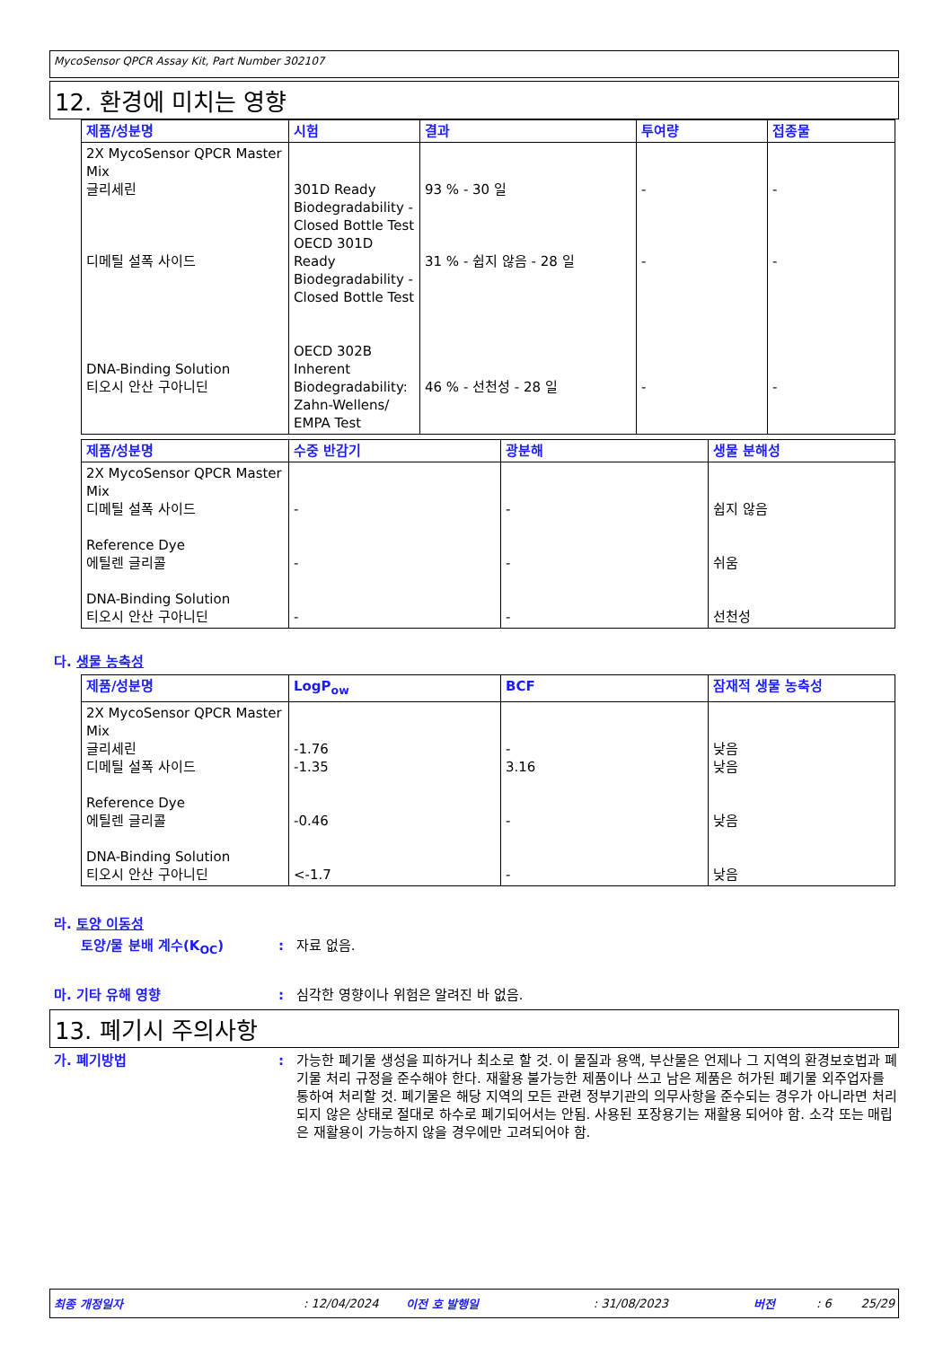MycoSensor QPCR Assay Kit, Part Number 302107
12. 환경에 미치는 영향
| 제품/성분명 | 시험 | 결과 | 투여량 | 접종물 |
| --- | --- | --- | --- | --- |
| 2X MycoSensor QPCR Master Mix 글리세린 디메틸 설폭 사이드 DNA-Binding Solution 티오시 안산 구아니딘 | 301D Ready Biodegradability - Closed Bottle Test OECD 301D Ready Biodegradability - Closed Bottle Test OECD 302B Inherent Biodegradability: Zahn-Wellens/ EMPA Test | 93 % - 30 일 31 % - 쉽지 않음 - 28 일 46 % - 선천성 - 28 일 | - - - | - - - |
| 제품/성분명 | 수중 반감기 | 광분해 | 생물 분해성 |
| --- | --- | --- | --- |
| 2X MycoSensor QPCR Master Mix 디메틸 설폭 사이드 Reference Dye 에틸렌 글리콜 DNA-Binding Solution 티오시 안산 구아니딘 | - - - | - - - | 쉽지 않음 쉬움 선천성 |
다. 생물 농축성
| 제품/성분명 | LogP<sub>ow</sub> | BCF | 잠재적 생물 농축성 |
| --- | --- | --- | --- |
| 2X MycoSensor QPCR Master Mix 글리세린 디메틸 설폭 사이드 Reference Dye 에틸렌 글리콜 DNA-Binding Solution 티오시 안산 구아니딘 | -1.76 -1.35 -0.46 <-1.7 | - 3.16 - - | 낮음 낮음 낮음 낮음 |
라. 토양 이동성
토양/물 분배 계수(K<sub>OC</sub>) : 자료 없음.
마. 기타 유해 영향 : 심각한 영향이나 위험은 알려진 바 없음.
13. 폐기시 주의사항
가. 폐기방법 : 가능한 폐기물 생성을 피하거나 최소로 할 것. 이 물질과 용액, 부산물은 언제나 그 지역의 환경보호법과 폐기물 처리 규정을 준수해야 한다. 재활용 불가능한 제품이나 쓰고 남은 제품은 허가된 폐기물 외주업자를 통하여 처리할 것. 폐기물은 해당 지역의 모든 관련 정부기관의 의무사항을 준수되는 경우가 아니라면 처리되지 않은 상태로 절대로 하수로 폐기되어서는 안됨. 사용된 포장용기는 재활용 되어야 함. 소각 또는 매립은 재활용이 가능하지 않을 경우에만 고려되어야 함.
최종 개정일자: 12/04/2024 이전 호 발행일: 31/08/2023 버전: 6 25/29